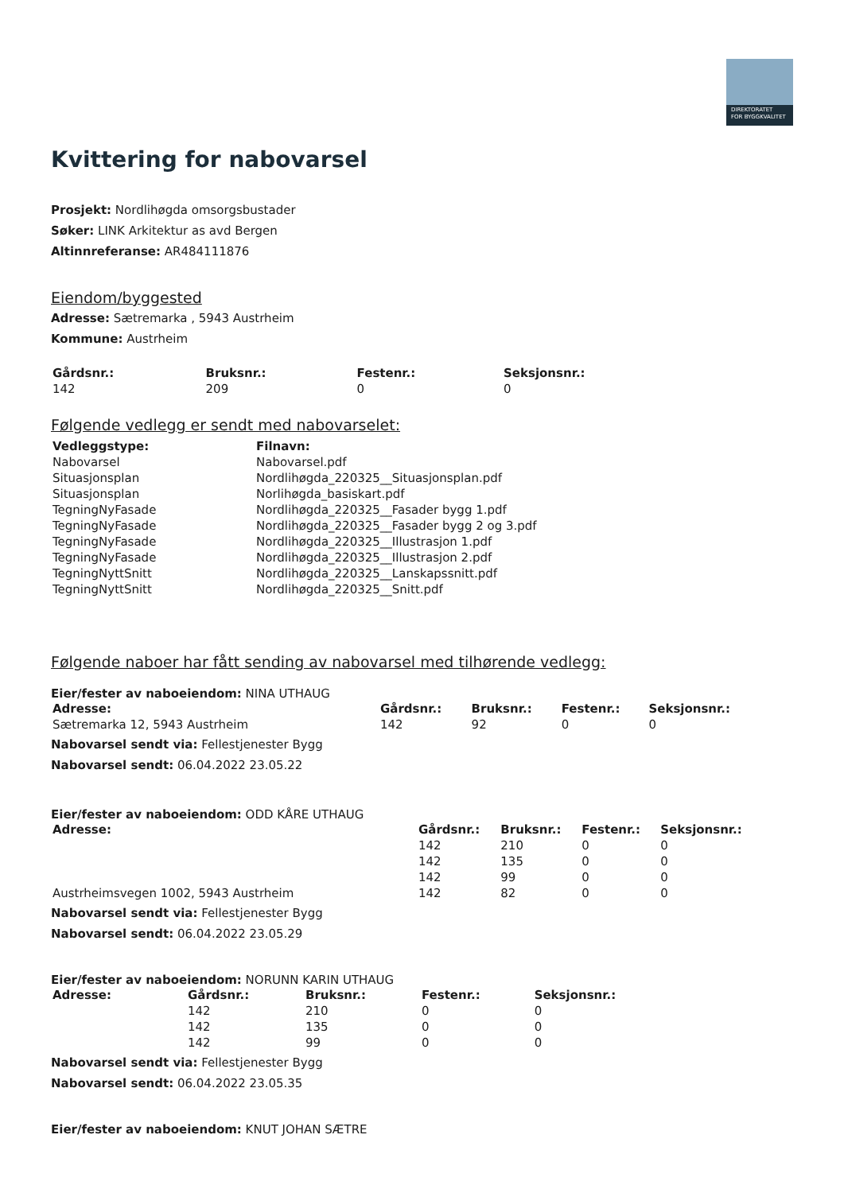DIREKTORATET
FOR BYGGKVALITET
Kvittering for nabovarsel
Prosjekt: Nordlihøgda omsorgsbustader
Søker: LINK Arkitektur as avd Bergen
Altinnreferanse: AR484111876
Eiendom/byggested
Adresse: Sætremarka , 5943 Austrheim
Kommune: Austrheim
| Gårdsnr.: | Bruksnr.: | Festenr.: | Seksjonsnr.: |
| --- | --- | --- | --- |
| 142 | 209 | 0 | 0 |
Følgende vedlegg er sendt med nabovarselet:
| Vedleggstype: | Filnavn: |
| --- | --- |
| Nabovarsel | Nabovarsel.pdf |
| Situasjonsplan | Nordlihøgda_220325__Situasjonsplan.pdf |
| Situasjonsplan | Norlihøgda_basiskart.pdf |
| TegningNyFasade | Nordlihøgda_220325__Fasader bygg 1.pdf |
| TegningNyFasade | Nordlihøgda_220325__Fasader bygg 2 og 3.pdf |
| TegningNyFasade | Nordlihøgda_220325__Illustrasjon 1.pdf |
| TegningNyFasade | Nordlihøgda_220325__Illustrasjon 2.pdf |
| TegningNyttSnitt | Nordlihøgda_220325__Lanskapssnitt.pdf |
| TegningNyttSnitt | Nordlihøgda_220325__Snitt.pdf |
Følgende naboer har fått sending av nabovarsel med tilhørende vedlegg:
Eier/fester av naboeiendom: NINA UTHAUG
| Adresse: | Gårdsnr.: | Bruksnr.: | Festenr.: | Seksjonsnr.: |
| --- | --- | --- | --- | --- |
| Sætremarka 12, 5943 Austrheim | 142 | 92 | 0 | 0 |
Nabovarsel sendt via: Fellestjenester Bygg
Nabovarsel sendt: 06.04.2022 23.05.22
Eier/fester av naboeiendom: ODD KÅRE UTHAUG
| Adresse: | Gårdsnr.: | Bruksnr.: | Festenr.: | Seksjonsnr.: |
| --- | --- | --- | --- | --- |
| | 142 | 210 | 0 | 0 |
| | 142 | 135 | 0 | 0 |
| | 142 | 99 | 0 | 0 |
| Austrheimsvegen 1002, 5943 Austrheim | 142 | 82 | 0 | 0 |
Nabovarsel sendt via: Fellestjenester Bygg
Nabovarsel sendt: 06.04.2022 23.05.29
Eier/fester av naboeiendom: NORUNN KARIN UTHAUG
| Adresse: | Gårdsnr.: | Bruksnr.: | Festenr.: | Seksjonsnr.: |
| --- | --- | --- | --- | --- |
| | 142 | 210 | 0 | 0 |
| | 142 | 135 | 0 | 0 |
| | 142 | 99 | 0 | 0 |
Nabovarsel sendt via: Fellestjenester Bygg
Nabovarsel sendt: 06.04.2022 23.05.35
Eier/fester av naboeiendom: KNUT JOHAN SÆTRE